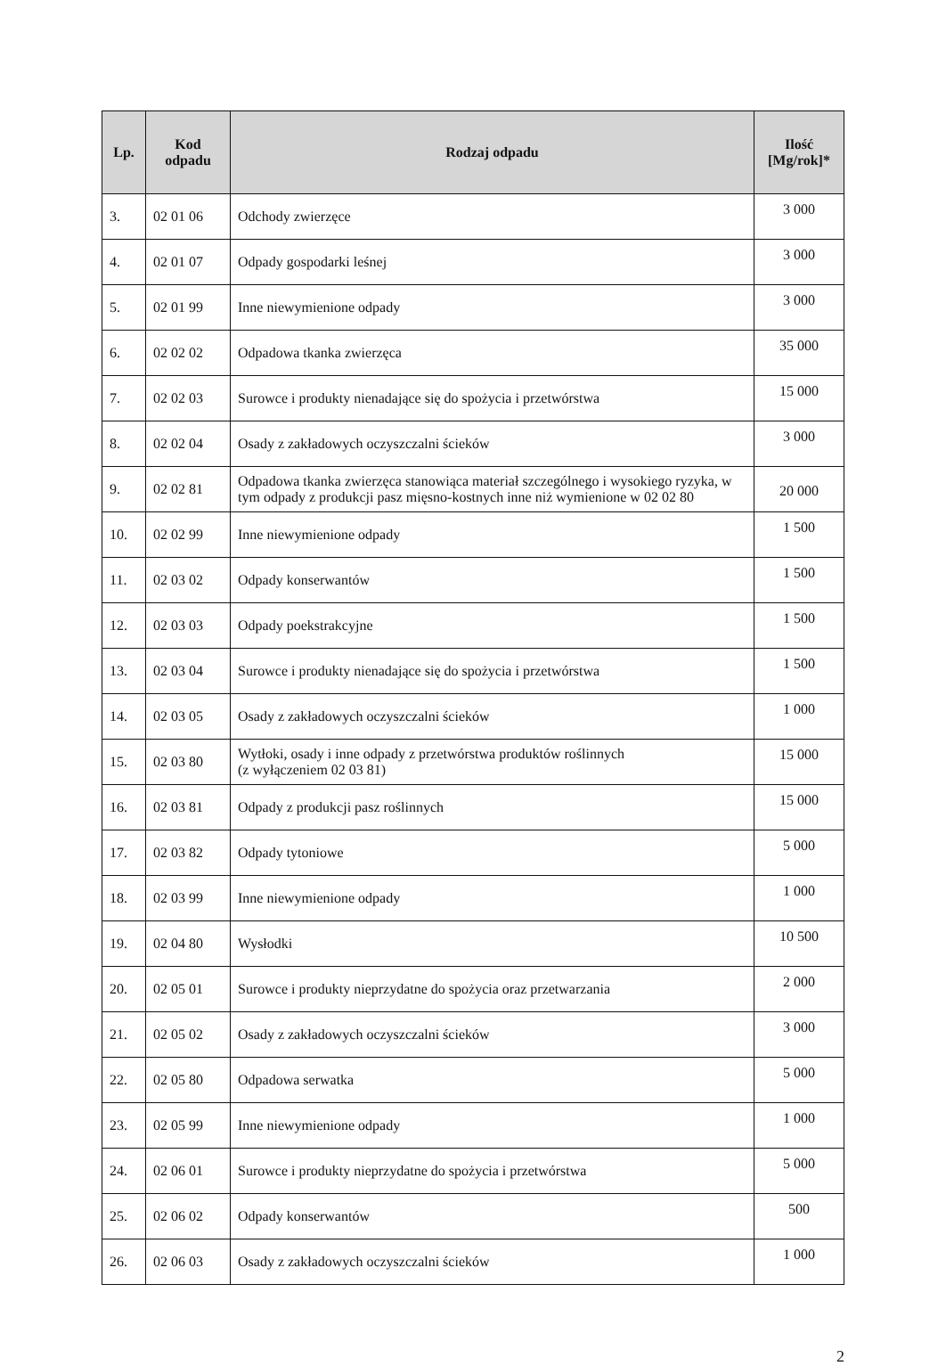| Lp. | Kod odpadu | Rodzaj odpadu | Ilość [Mg/rok]* |
| --- | --- | --- | --- |
| 3. | 02 01 06 | Odchody zwierzęce | 3 000 |
| 4. | 02 01 07 | Odpady gospodarki leśnej | 3 000 |
| 5. | 02 01 99 | Inne niewymienione odpady | 3 000 |
| 6. | 02 02 02 | Odpadowa tkanka zwierzęca | 35 000 |
| 7. | 02 02 03 | Surowce i produkty nienadające się do spożycia i przetwórstwa | 15 000 |
| 8. | 02 02 04 | Osady z zakładowych oczyszczalni ścieków | 3 000 |
| 9. | 02 02 81 | Odpadowa tkanka zwierzęca stanowiąca materiał szczególnego i wysokiego ryzyka, w tym odpady z produkcji pasz mięsno-kostnych inne niż wymienione w 02 02 80 | 20 000 |
| 10. | 02 02 99 | Inne niewymienione odpady | 1 500 |
| 11. | 02 03 02 | Odpady konserwantów | 1 500 |
| 12. | 02 03 03 | Odpady poekstrakcyjne | 1 500 |
| 13. | 02 03 04 | Surowce i produkty nienadające się do spożycia i przetwórstwa | 1 500 |
| 14. | 02 03 05 | Osady z zakładowych oczyszczalni ścieków | 1 000 |
| 15. | 02 03 80 | Wytłoki, osady i inne odpady z przetwórstwa produktów roślinnych (z wyłączeniem 02 03 81) | 15 000 |
| 16. | 02 03 81 | Odpady z produkcji pasz roślinnych | 15 000 |
| 17. | 02 03 82 | Odpady tytoniowe | 5 000 |
| 18. | 02 03 99 | Inne niewymienione odpady | 1 000 |
| 19. | 02 04 80 | Wysłodki | 10 500 |
| 20. | 02 05 01 | Surowce i produkty nieprzydatne do spożycia oraz przetwarzania | 2 000 |
| 21. | 02 05 02 | Osady z zakładowych oczyszczalni ścieków | 3 000 |
| 22. | 02 05 80 | Odpadowa serwatka | 5 000 |
| 23. | 02 05 99 | Inne niewymienione odpady | 1 000 |
| 24. | 02 06 01 | Surowce i produkty nieprzydatne do spożycia i przetwórstwa | 5 000 |
| 25. | 02 06 02 | Odpady konserwantów | 500 |
| 26. | 02 06 03 | Osady z zakładowych oczyszczalni ścieków | 1 000 |
2